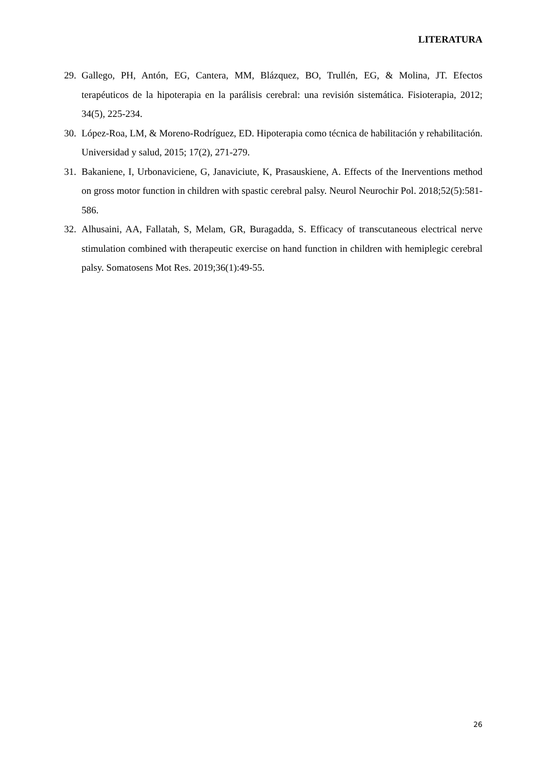LITERATURA
29. Gallego, PH, Antón, EG, Cantera, MM, Blázquez, BO, Trullén, EG, & Molina, JT. Efectos terapéuticos de la hipoterapia en la parálisis cerebral: una revisión sistemática. Fisioterapia, 2012; 34(5), 225-234.
30. López-Roa, LM, & Moreno-Rodríguez, ED. Hipoterapia como técnica de habilitación y rehabilitación. Universidad y salud, 2015; 17(2), 271-279.
31. Bakaniene, I, Urbonaviciene, G, Janaviciute, K, Prasauskiene, A. Effects of the Inerventions method on gross motor function in children with spastic cerebral palsy. Neurol Neurochir Pol. 2018;52(5):581-586.
32. Alhusaini, AA, Fallatah, S, Melam, GR, Buragadda, S. Efficacy of transcutaneous electrical nerve stimulation combined with therapeutic exercise on hand function in children with hemiplegic cerebral palsy. Somatosens Mot Res. 2019;36(1):49-55.
26